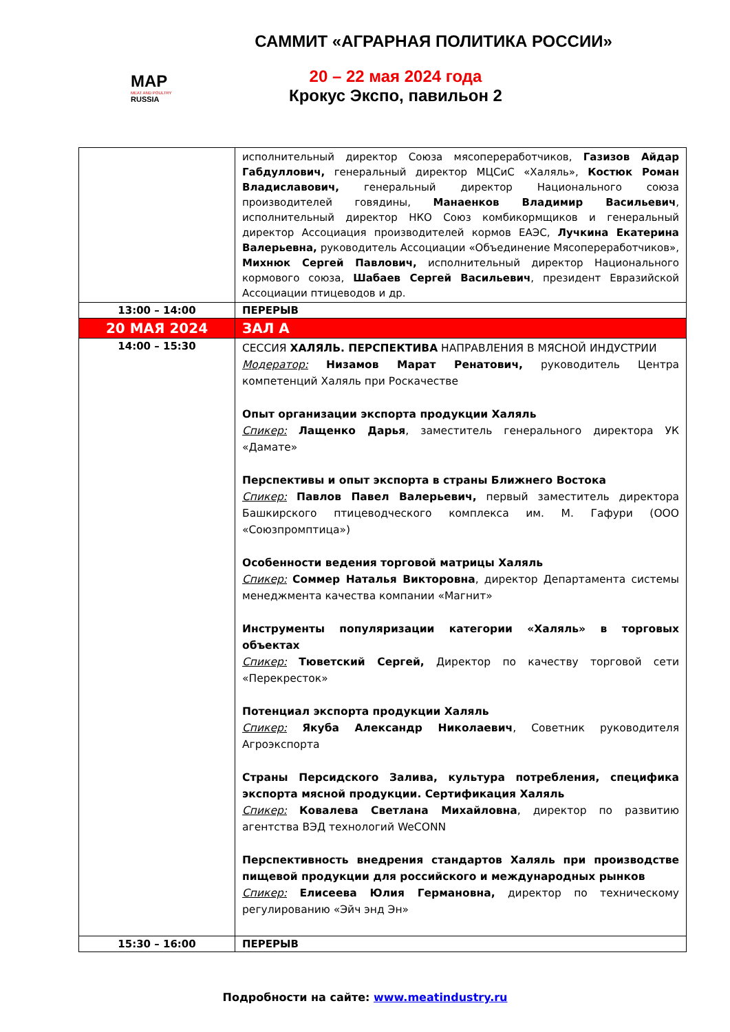МАР
MEAT AND POULTRY
RUSSIA
САММИТ «АГРАРНАЯ ПОЛИТИКА РОССИИ»
20 – 22 мая 2024 года
Крокус Экспо, павильон 2
| | исполнительный директор Союза мясопереработчиков, Газизов Айдар Габдуллович, генеральный директор МЦСиС «Халяль», Костюк Роман Владиславович, генеральный директор Национального союза производителей говядины, Манаенков Владимир Васильевич , исполнительный директор НКО Союз комбикормщиков и генеральный директор Ассоциация производителей кормов ЕАЭС, Лучкина Екатерина Валерьевна, руководитель Ассоциации «Объединение Мясопереработчиков», Михнюк Сергей Павлович, исполнительный директор Национального кормового союза, Шабаев Сергей Васильевич , президент Евразийской Ассоциации птицеводов и др. |
| 13:00 – 14:00 | ПЕРЕРЫВ |
| 20 МАЯ 2024 | ЗАЛ А |
| 14:00 – 15:30 | СЕССИЯ ХАЛЯЛЬ. ПЕРСПЕКТИВА НАПРАВЛЕНИЯ В МЯСНОЙ ИНДУСТРИИ Модератор: Низамов Марат Ренатович, руководитель Центра компетенций Халяль при Роскачестве Опыт организации экспорта продукции Халяль Спикер: Лащенко Дарья , заместитель генерального директора УК «Дамате» Перспективы и опыт экспорта в страны Ближнего Востока Спикер: Павлов Павел Валерьевич, первый заместитель директора Башкирского птицеводческого комплекса им. М. Гафури (ООО «Союзпромптица») Особенности ведения торговой матрицы Халяль Спикер: Соммер Наталья Викторовна , директор Департамента системы менеджмента качества компании «Магнит» Инструменты популяризации категории «Халяль» в торговых объектах Спикер: Тюветский Сергей, Директор по качеству торговой сети «Перекресток» Потенциал экспорта продукции Халяль Спикер: Якуба Александр Николаевич , Советник руководителя Агроэкспорта Страны Персидского Залива, культура потребления, специфика экспорта мясной продукции. Сертификация Халяль Спикер: Ковалева Светлана Михайловна , директор по развитию агентства ВЭД технологий WeCONN Перспективность внедрения стандартов Халяль при производстве пищевой продукции для российского и международных рынков Спикер: Елисеева Юлия Германовна, директор по техническому регулированию «Эйч энд Эн» |
| 15:30 – 16:00 | ПЕРЕРЫВ |
Подробности на сайте: www.meatindustry.ru